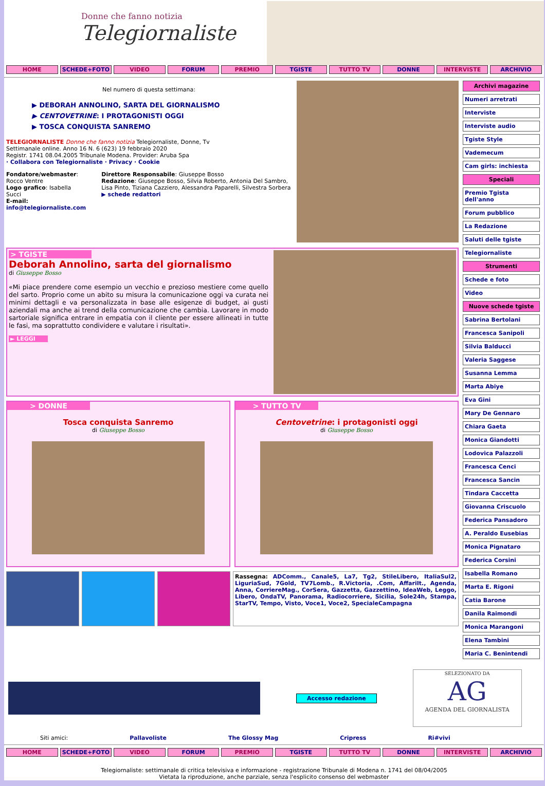Donne che fanno notizia
Telegiornaliste
HOME SCHEDE+FOTO VIDEO FORUM PREMIO TGISTE TUTTO TV DONNE INTERVISTE ARCHIVIO
Nel numero di questa settimana:
▶ DEBORAH ANNOLINO, SARTA DEL GIORNALISMO
▶ CENTOVETRINE: I PROTAGONISTI OGGI
▶ TOSCA CONQUISTA SANREMO
TELEGIORNALISTE Donne che fanno notizia Telegiornaliste, Donne, Tv
Settimanale online. Anno 16 N. 6 (623) 19 febbraio 2020
Registr. 1741 08.04.2005 Tribunale Modena. Provider: Aruba Spa
· Collabora con Telegiornaliste · Privacy · Cookie
Fondatore/webmaster: Rocco Ventre
Logo grafico: Isabella Succi
E-mail: info@telegiornaliste.com
Direttore Responsabile: Giuseppe Bosso
Redazione: Giuseppe Bosso, Silvia Roberto, Antonia Del Sambro, Lisa Pinto, Tiziana Cazziero, Alessandra Paparelli, Silvestra Sorbera
▶ schede redattori
> TGISTE
Deborah Annolino, sarta del giornalismo
di Giuseppe Bosso
«Mi piace prendere come esempio un vecchio e prezioso mestiere come quello del sarto. Proprio come un abito su misura la comunicazione oggi va curata nei minimi dettagli e va personalizzata in base alle esigenze di budget, ai gusti aziendali ma anche ai trend della comunicazione che cambia. Lavorare in modo sartoriale significa entrare in empatia con il cliente per essere allineati in tutte le fasi, ma soprattutto condividere e valutare i risultati».
► LEGGI
> DONNE
Tosca conquista Sanremo
di Giuseppe Bosso
> TUTTO TV
Centovetrine: i protagonisti oggi
di Giuseppe Bosso
Rassegna: ADComm., Canale5, La7, Tg2, StileLibero, ItaliaSul2, LiguriaSud, 7Gold, TV7Lomb., R.Victoria, .Com, AffariIt., Agenda, Anna, CorriereMag., CorSera, Gazzetta, Gazzettino, IdeaWeb, Leggo, Libero, OndaTV, Panorama, Radiocorriere, Sicilia, Sole24h, Stampa, StarTV, Tempo, Visto, Voce1, Voce2, SpecialeCampagna
Archivi magazine
Numeri arretrati
Interviste
Interviste audio
Tgiste Style
Vademecum
Cam girls: inchiesta
Speciali
Premio Tgista dell'anno
Forum pubblico
La Redazione
Saluti delle tgiste
Telegiornaliste
Strumenti
Schede e foto
Video
Nuove schede tgiste
Sabrina Bertolani
Francesca Sanipoli
Silvia Balducci
Valeria Saggese
Susanna Lemma
Marta Abiye
Eva Gini
Mary De Gennaro
Chiara Gaeta
Monica Giandotti
Lodovica Palazzoli
Francesca Cenci
Francesca Sancin
Tindara Caccetta
Giovanna Criscuolo
Federica Pansadoro
A. Peraldo Eusebias
Monica Pignataro
Federica Corsini
Isabella Romano
Marta E. Rigoni
Catia Barone
Danila Raimondi
Monica Marangoni
Elena Tambini
Maria C. Benintendi
Accesso redazione
SELEZIONATO DA
AG
AGENDA DEL GIORNALISTA
Siti amici: Pallavoliste The Glossy Mag Cripress Ri#vivi
HOME SCHEDE+FOTO VIDEO FORUM PREMIO TGISTE TUTTO TV DONNE INTERVISTE ARCHIVIO
Telegiornaliste: settimanale di critica televisiva e informazione - registrazione Tribunale di Modena n. 1741 del 08/04/2005
Vietata la riproduzione, anche parziale, senza l'esplicito consenso del webmaster